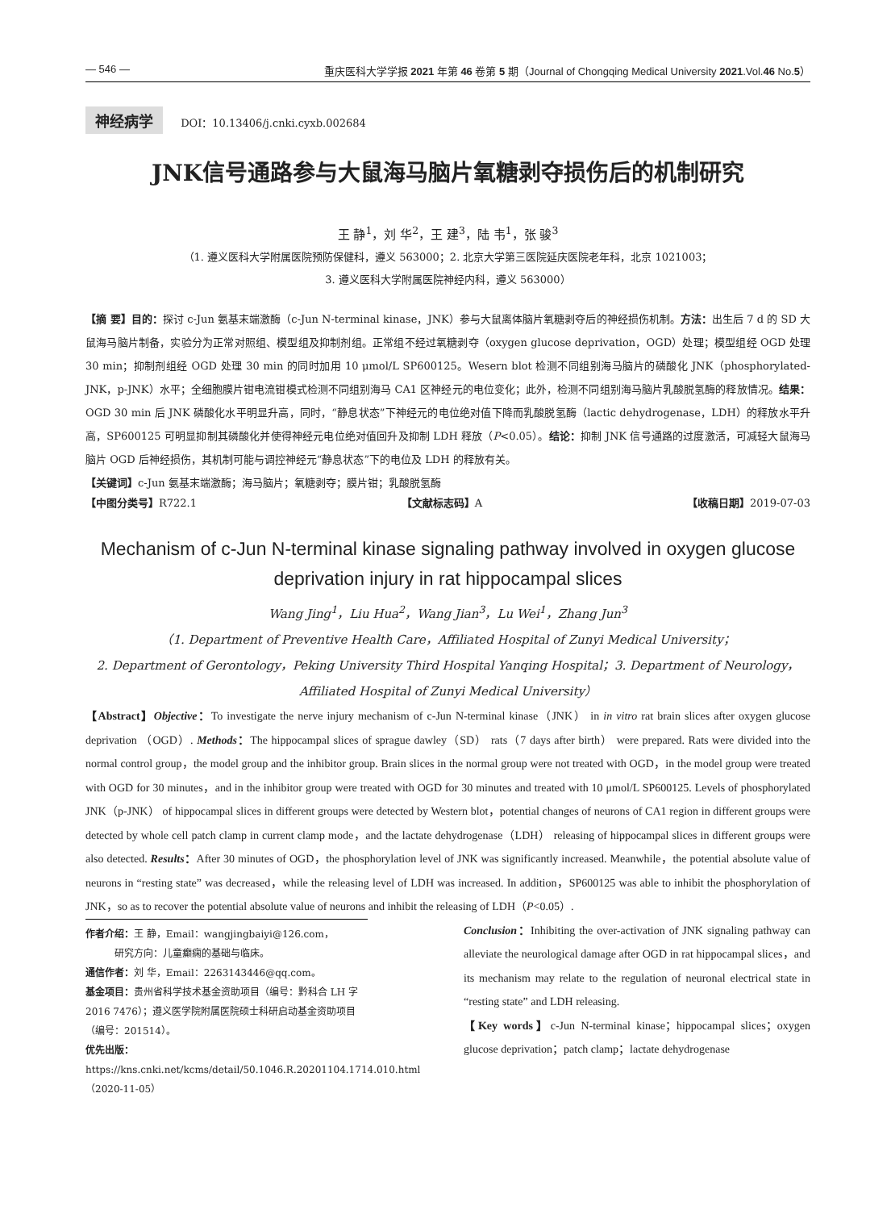— 546 — 重庆医科大学学报 2021 年第 46 卷第 5 期（Journal of Chongqing Medical University 2021.Vol.46 No.5）
神经病学 DOI：10.13406/j.cnki.cyxb.002684
JNK信号通路参与大鼠海马脑片氧糖剥夺损伤后的机制研究
王 静<sup>1</sup>，刘 华<sup>2</sup>，王 建<sup>3</sup>，陆 韦<sup>1</sup>，张 骏<sup>3</sup>
（1. 遵义医科大学附属医院预防保健科，遵义 563000；2. 北京大学第三医院延庆医院老年科，北京 1021003；
3. 遵义医科大学附属医院神经内科，遵义 563000）
【摘 要】目的：探讨 c-Jun 氨基末端激酶（c-Jun N-terminal kinase，JNK）参与大鼠离体脑片氧糖剥夺后的神经损伤机制。方法：出生后 7 d 的 SD 大鼠海马脑片制备，实验分为正常对照组、模型组及抑制剂组。正常组不经过氧糖剥夺（oxygen glucose deprivation，OGD）处理；模型组经 OGD 处理 30 min；抑制剂组经 OGD 处理 30 min 的同时加用 10 μmol/L SP600125。Wesern blot 检测不同组别海马脑片的磷酸化 JNK（phosphorylated-JNK，p-JNK）水平；全细胞膜片钳电流钳模式检测不同组别海马 CA1 区神经元的电位变化；此外，检测不同组别海马脑片乳酸脱氢酶的释放情况。结果：OGD 30 min 后 JNK 磷酸化水平明显升高，同时，“静息状态”下神经元的电位绝对值下降而乳酸脱氢酶（lactic dehydrogenase，LDH）的释放水平升高，SP600125 可明显抑制其磷酸化并使得神经元电位绝对值回升及抑制 LDH 释放（P<0.05）。结论：抑制 JNK 信号通路的过度激活，可减轻大鼠海马脑片 OGD 后神经损伤，其机制可能与调控神经元“静息状态”下的电位及 LDH 的释放有关。
【关键词】c-Jun 氨基末端激酶；海马脑片；氧糖剥夺；膜片钳；乳酸脱氢酶
【中图分类号】R722.1 【文献标志码】A 【收稿日期】2019-07-03
Mechanism of c-Jun N-terminal kinase signaling pathway involved in oxygen glucose deprivation injury in rat hippocampal slices
Wang Jing<sup>1</sup>，Liu Hua<sup>2</sup>，Wang Jian<sup>3</sup>，Lu Wei<sup>1</sup>，Zhang Jun<sup>3</sup>
（1. Department of Preventive Health Care，Affiliated Hospital of Zunyi Medical University；
2. Department of Gerontology，Peking University Third Hospital Yanqing Hospital；3. Department of Neurology，
Affiliated Hospital of Zunyi Medical University）
【Abstract】Objective：To investigate the nerve injury mechanism of c-Jun N-terminal kinase（JNK） in in vitro rat brain slices after oxygen glucose deprivation （OGD）. Methods：The hippocampal slices of sprague dawley（SD） rats（7 days after birth） were prepared. Rats were divided into the normal control group，the model group and the inhibitor group. Brain slices in the normal group were not treated with OGD，in the model group were treated with OGD for 30 minutes，and in the inhibitor group were treated with OGD for 30 minutes and treated with 10 μmol/L SP600125. Levels of phosphorylated JNK（p-JNK） of hippocampal slices in different groups were detected by Western blot，potential changes of neurons of CA1 region in different groups were detected by whole cell patch clamp in current clamp mode，and the lactate dehydrogenase（LDH） releasing of hippocampal slices in different groups were also detected. Results：After 30 minutes of OGD，the phosphorylation level of JNK was significantly increased. Meanwhile，the potential absolute value of neurons in “resting state” was decreased，while the releasing level of LDH was increased. In addition，SP600125 was able to inhibit the phosphorylation of JNK，so as to recover the potential absolute value of neurons and inhibit the releasing of LDH（P<0.05）.
作者介绍：王 静，Email：wangjingbaiyi@126.com，
   研究方向：儿童癫痫的基础与临床。
通信作者：刘 华，Email：2263143446@qq.com。
基金项目：贵州省科学技术基金资助项目（编号：黔科合 LH 字 2016 7476）；遵义医学院附属医院硕士科研启动基金资助项目（编号：201514）。
优先出版：https://kns.cnki.net/kcms/detail/50.1046.R.20201104.1714.010.html（2020-11-05）
Conclusion：Inhibiting the over-activation of JNK signaling pathway can alleviate the neurological damage after OGD in rat hippocampal slices，and its mechanism may relate to the regulation of neuronal electrical state in “resting state” and LDH releasing.
【Key words】c-Jun N-terminal kinase；hippocampal slices；oxygen glucose deprivation；patch clamp；lactate dehydrogenase